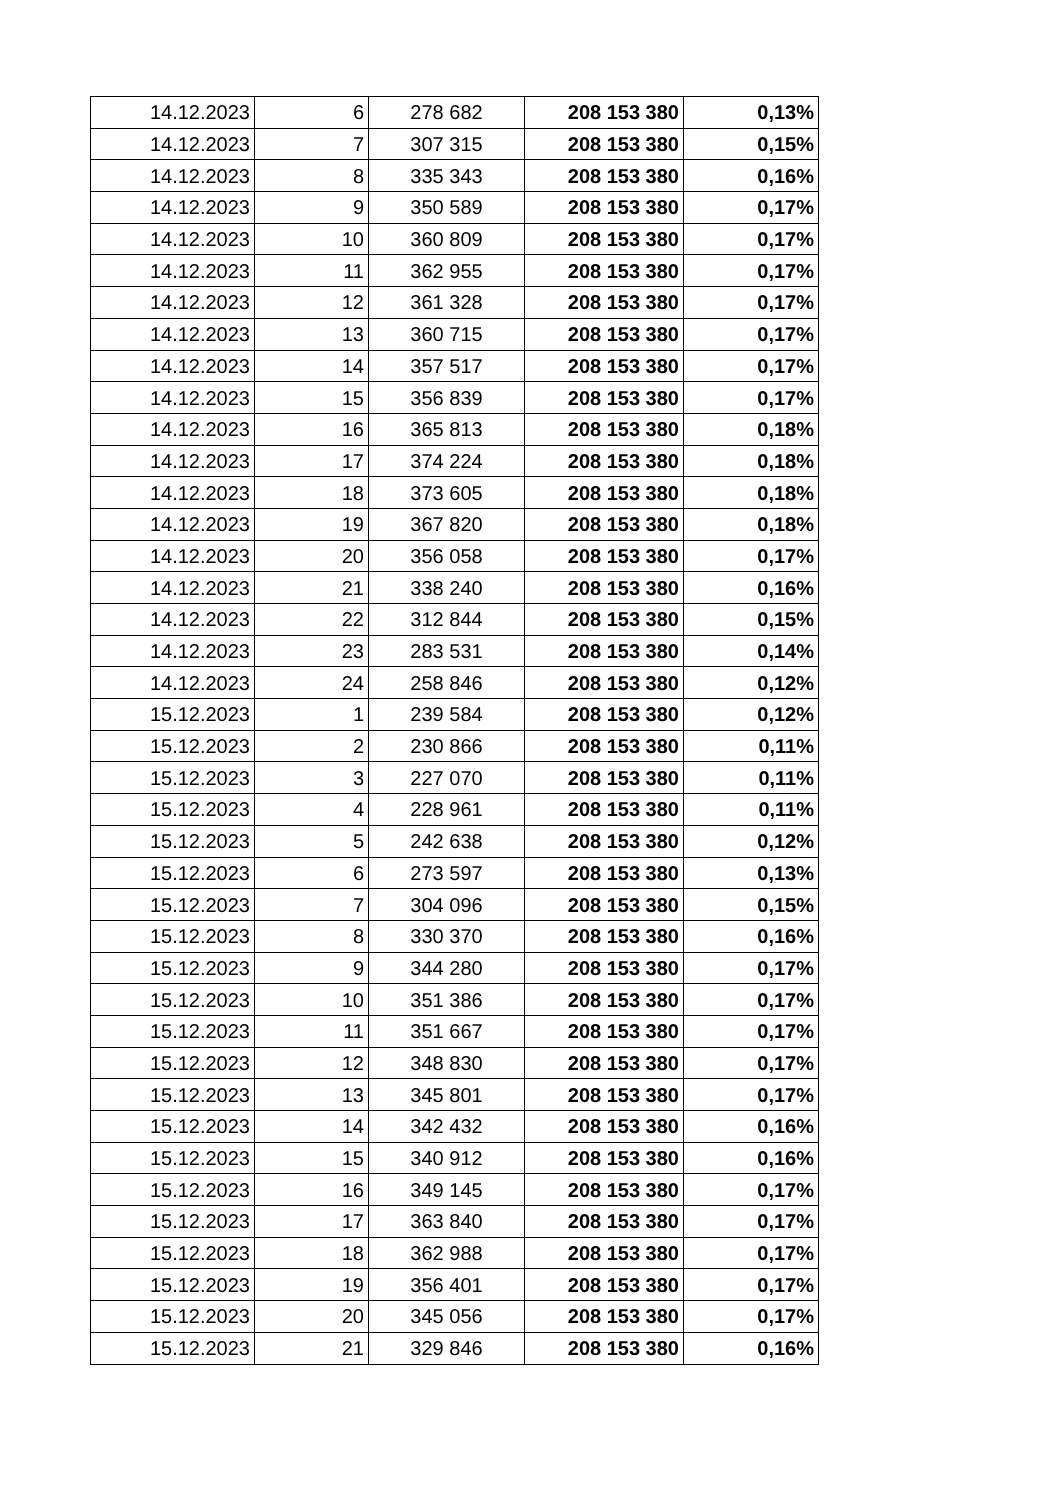| 14.12.2023 | 6 | 278 682 | 208 153 380 | 0,13% |
| 14.12.2023 | 7 | 307 315 | 208 153 380 | 0,15% |
| 14.12.2023 | 8 | 335 343 | 208 153 380 | 0,16% |
| 14.12.2023 | 9 | 350 589 | 208 153 380 | 0,17% |
| 14.12.2023 | 10 | 360 809 | 208 153 380 | 0,17% |
| 14.12.2023 | 11 | 362 955 | 208 153 380 | 0,17% |
| 14.12.2023 | 12 | 361 328 | 208 153 380 | 0,17% |
| 14.12.2023 | 13 | 360 715 | 208 153 380 | 0,17% |
| 14.12.2023 | 14 | 357 517 | 208 153 380 | 0,17% |
| 14.12.2023 | 15 | 356 839 | 208 153 380 | 0,17% |
| 14.12.2023 | 16 | 365 813 | 208 153 380 | 0,18% |
| 14.12.2023 | 17 | 374 224 | 208 153 380 | 0,18% |
| 14.12.2023 | 18 | 373 605 | 208 153 380 | 0,18% |
| 14.12.2023 | 19 | 367 820 | 208 153 380 | 0,18% |
| 14.12.2023 | 20 | 356 058 | 208 153 380 | 0,17% |
| 14.12.2023 | 21 | 338 240 | 208 153 380 | 0,16% |
| 14.12.2023 | 22 | 312 844 | 208 153 380 | 0,15% |
| 14.12.2023 | 23 | 283 531 | 208 153 380 | 0,14% |
| 14.12.2023 | 24 | 258 846 | 208 153 380 | 0,12% |
| 15.12.2023 | 1 | 239 584 | 208 153 380 | 0,12% |
| 15.12.2023 | 2 | 230 866 | 208 153 380 | 0,11% |
| 15.12.2023 | 3 | 227 070 | 208 153 380 | 0,11% |
| 15.12.2023 | 4 | 228 961 | 208 153 380 | 0,11% |
| 15.12.2023 | 5 | 242 638 | 208 153 380 | 0,12% |
| 15.12.2023 | 6 | 273 597 | 208 153 380 | 0,13% |
| 15.12.2023 | 7 | 304 096 | 208 153 380 | 0,15% |
| 15.12.2023 | 8 | 330 370 | 208 153 380 | 0,16% |
| 15.12.2023 | 9 | 344 280 | 208 153 380 | 0,17% |
| 15.12.2023 | 10 | 351 386 | 208 153 380 | 0,17% |
| 15.12.2023 | 11 | 351 667 | 208 153 380 | 0,17% |
| 15.12.2023 | 12 | 348 830 | 208 153 380 | 0,17% |
| 15.12.2023 | 13 | 345 801 | 208 153 380 | 0,17% |
| 15.12.2023 | 14 | 342 432 | 208 153 380 | 0,16% |
| 15.12.2023 | 15 | 340 912 | 208 153 380 | 0,16% |
| 15.12.2023 | 16 | 349 145 | 208 153 380 | 0,17% |
| 15.12.2023 | 17 | 363 840 | 208 153 380 | 0,17% |
| 15.12.2023 | 18 | 362 988 | 208 153 380 | 0,17% |
| 15.12.2023 | 19 | 356 401 | 208 153 380 | 0,17% |
| 15.12.2023 | 20 | 345 056 | 208 153 380 | 0,17% |
| 15.12.2023 | 21 | 329 846 | 208 153 380 | 0,16% |